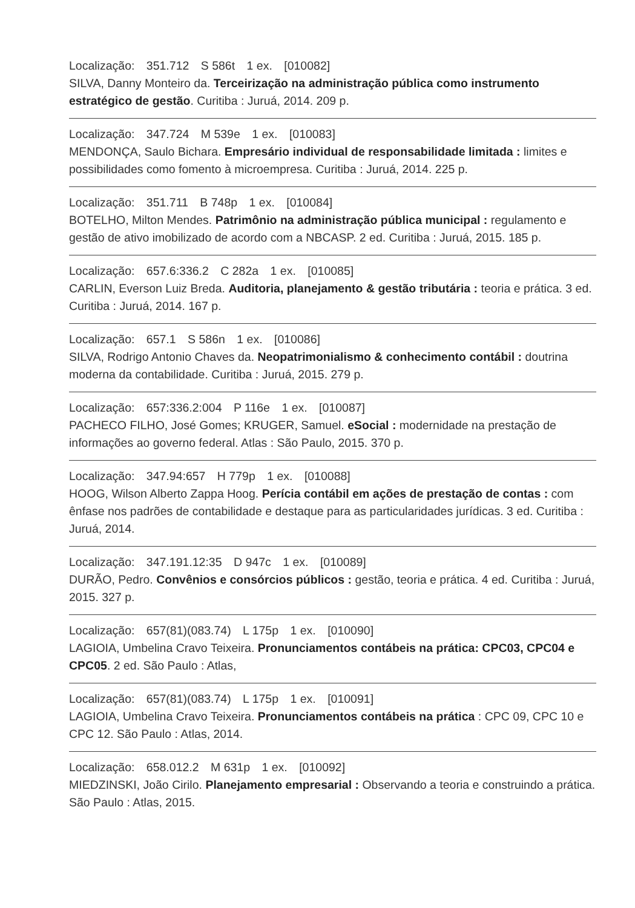Localização: 351.712 S 586t 1 ex. [010082]
SILVA, Danny Monteiro da. Terceirização na administração pública como instrumento estratégico de gestão. Curitiba : Juruá, 2014. 209 p.
Localização: 347.724 M 539e 1 ex. [010083]
MENDONÇA, Saulo Bichara. Empresário individual de responsabilidade limitada : limites e possibilidades como fomento à microempresa. Curitiba : Juruá, 2014. 225 p.
Localização: 351.711 B 748p 1 ex. [010084]
BOTELHO, Milton Mendes. Patrimônio na administração pública municipal : regulamento e gestão de ativo imobilizado de acordo com a NBCASP. 2 ed. Curitiba : Juruá, 2015. 185 p.
Localização: 657.6:336.2 C 282a 1 ex. [010085]
CARLIN, Everson Luiz Breda. Auditoria, planejamento & gestão tributária : teoria e prática. 3 ed. Curitiba : Juruá, 2014. 167 p.
Localização: 657.1 S 586n 1 ex. [010086]
SILVA, Rodrigo Antonio Chaves da. Neopatrimonialismo & conhecimento contábil : doutrina moderna da contabilidade. Curitiba : Juruá, 2015. 279 p.
Localização: 657:336.2:004 P 116e 1 ex. [010087]
PACHECO FILHO, José Gomes; KRUGER, Samuel. eSocial : modernidade na prestação de informações ao governo federal. Atlas : São Paulo, 2015. 370 p.
Localização: 347.94:657 H 779p 1 ex. [010088]
HOOG, Wilson Alberto Zappa Hoog. Perícia contábil em ações de prestação de contas : com ênfase nos padrões de contabilidade e destaque para as particularidades jurídicas. 3 ed. Curitiba : Juruá, 2014.
Localização: 347.191.12:35 D 947c 1 ex. [010089]
DURÃO, Pedro. Convênios e consórcios públicos : gestão, teoria e prática. 4 ed. Curitiba : Juruá, 2015. 327 p.
Localização: 657(81)(083.74) L 175p 1 ex. [010090]
LAGIOIA, Umbelina Cravo Teixeira. Pronunciamentos contábeis na prática: CPC03, CPC04 e CPC05. 2 ed. São Paulo : Atlas,
Localização: 657(81)(083.74) L 175p 1 ex. [010091]
LAGIOIA, Umbelina Cravo Teixeira. Pronunciamentos contábeis na prática : CPC 09, CPC 10 e CPC 12. São Paulo : Atlas, 2014.
Localização: 658.012.2 M 631p 1 ex. [010092]
MIEDZINSKI, João Cirilo. Planejamento empresarial : Observando a teoria e construindo a prática. São Paulo : Atlas, 2015.